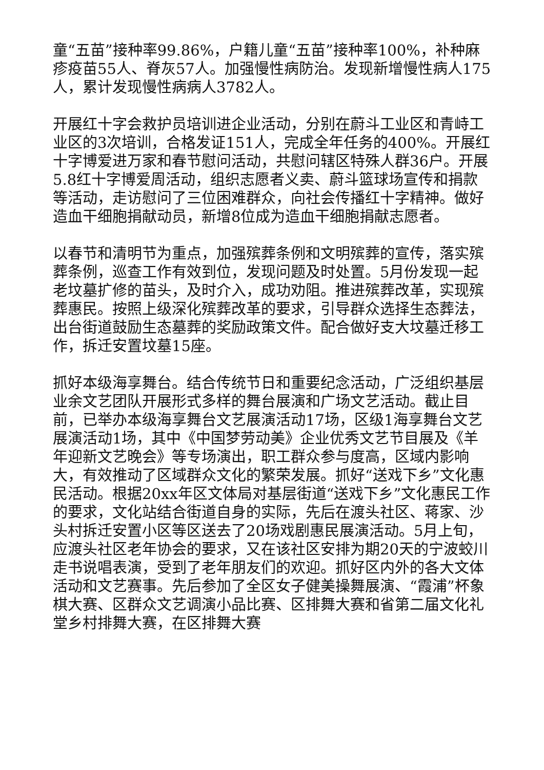童“五苗”接种率99.86%，户籍儿童“五苗”接种率100%，补种麻疹疫苗55人、脊灰57人。加强慢性病防治。发现新增慢性病人175人，累计发现慢性病病人3782人。
开展红十字会救护员培训进企业活动，分别在蔚斗工业区和青峙工业区的3次培训，合格发证151人，完成全年任务的400%。开展红十字博爱进万家和春节慰问活动，共慰问辖区特殊人群36户。开展5.8红十字博爱周活动，组织志愿者义卖、蔚斗篮球场宣传和捐款等活动，走访慰问了三位困难群众，向社会传播红十字精神。做好造血干细胞捐献动员，新增8位成为造血干细胞捐献志愿者。
以春节和清明节为重点，加强殡葬条例和文明殡葬的宣传，落实殡葬条例，巡查工作有效到位，发现问题及时处置。5月份发现一起老坟墓扩修的苗头，及时介入，成功劝阻。推进殡葬改革，实现殡葬惠民。按照上级深化殡葬改革的要求，引导群众选择生态葬法，出台街道鼓励生态墓葬的奖励政策文件。配合做好支大坟墓迁移工作，拆迁安置坟墓15座。
抓好本级海享舞台。结合传统节日和重要纪念活动，广泛组织基层业余文艺团队开展形式多样的舞台展演和广场文艺活动。截止目前，已举办本级海享舞台文艺展演活动17场，区级1海享舞台文艺展演活动1场，其中《中国梦劳动美》企业优秀文艺节目展及《羊年迎新文艺晚会》等专场演出，职工群众参与度高，区域内影响大，有效推动了区域群众文化的繁荣发展。抓好“送戏下乡”文化惠民活动。根据20xx年区文体局对基层街道“送戏下乡”文化惠民工作的要求，文化站结合街道自身的实际，先后在渡头社区、蒋家、沙头村拆迁安置小区等区送去了20场戏剧惠民展演活动。5月上旬，应渡头社区老年协会的要求，又在该社区安排为期20天的宁波蛟川走书说唱表演，受到了老年朋友们的欢迎。抓好区内外的各大文体活动和文艺赛事。先后参加了全区女子健美操舞展演、“霞浦”杯象棋大赛、区群众文艺调演小品比赛、区排舞大赛和省第二届文化礼堂乡村排舞大赛，在区排舞大赛